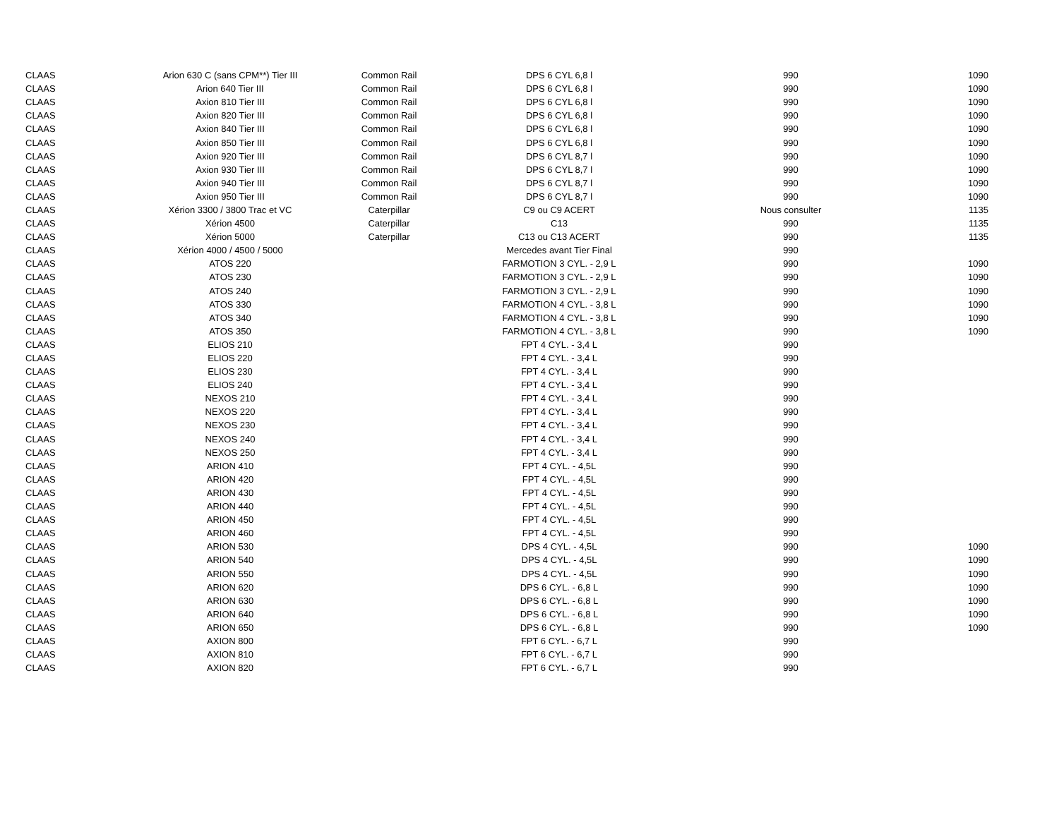| CLAAS | Arion 630 C (sans CPM**) Tier III | Common Rail | DPS 6 CYL 6,8 l | 990 | 1090 |
| CLAAS | Arion 640 Tier III | Common Rail | DPS 6 CYL 6,8 l | 990 | 1090 |
| CLAAS | Axion 810 Tier III | Common Rail | DPS 6 CYL 6,8 l | 990 | 1090 |
| CLAAS | Axion 820 Tier III | Common Rail | DPS 6 CYL 6,8 l | 990 | 1090 |
| CLAAS | Axion 840 Tier III | Common Rail | DPS 6 CYL 6,8 l | 990 | 1090 |
| CLAAS | Axion 850 Tier III | Common Rail | DPS 6 CYL 6,8 l | 990 | 1090 |
| CLAAS | Axion 920 Tier III | Common Rail | DPS 6 CYL 8,7 l | 990 | 1090 |
| CLAAS | Axion 930 Tier III | Common Rail | DPS 6 CYL 8,7 l | 990 | 1090 |
| CLAAS | Axion 940 Tier III | Common Rail | DPS 6 CYL 8,7 l | 990 | 1090 |
| CLAAS | Axion 950 Tier III | Common Rail | DPS 6 CYL 8,7 l | 990 | 1090 |
| CLAAS | Xérion 3300 / 3800 Trac et VC | Caterpillar | C9 ou C9 ACERT | Nous consulter | 1135 |
| CLAAS | Xérion 4500 | Caterpillar | C13 | 990 | 1135 |
| CLAAS | Xérion 5000 | Caterpillar | C13 ou C13 ACERT | 990 | 1135 |
| CLAAS | Xérion 4000 / 4500 / 5000 | | Mercedes avant Tier Final | 990 | |
| CLAAS | ATOS 220 | | FARMOTION 3 CYL. - 2,9 L | 990 | 1090 |
| CLAAS | ATOS 230 | | FARMOTION 3 CYL. - 2,9 L | 990 | 1090 |
| CLAAS | ATOS 240 | | FARMOTION 3 CYL. - 2,9 L | 990 | 1090 |
| CLAAS | ATOS 330 | | FARMOTION 4 CYL. - 3,8 L | 990 | 1090 |
| CLAAS | ATOS 340 | | FARMOTION 4 CYL. - 3,8 L | 990 | 1090 |
| CLAAS | ATOS 350 | | FARMOTION 4 CYL. - 3,8 L | 990 | 1090 |
| CLAAS | ELIOS 210 | | FPT 4 CYL. - 3,4 L | 990 | |
| CLAAS | ELIOS 220 | | FPT 4 CYL. - 3,4 L | 990 | |
| CLAAS | ELIOS 230 | | FPT 4 CYL. - 3,4 L | 990 | |
| CLAAS | ELIOS 240 | | FPT 4 CYL. - 3,4 L | 990 | |
| CLAAS | NEXOS 210 | | FPT 4 CYL. - 3,4 L | 990 | |
| CLAAS | NEXOS 220 | | FPT 4 CYL. - 3,4 L | 990 | |
| CLAAS | NEXOS 230 | | FPT 4 CYL. - 3,4 L | 990 | |
| CLAAS | NEXOS 240 | | FPT 4 CYL. - 3,4 L | 990 | |
| CLAAS | NEXOS 250 | | FPT 4 CYL. - 3,4 L | 990 | |
| CLAAS | ARION 410 | | FPT 4 CYL. - 4,5L | 990 | |
| CLAAS | ARION 420 | | FPT 4 CYL. - 4,5L | 990 | |
| CLAAS | ARION 430 | | FPT 4 CYL. - 4,5L | 990 | |
| CLAAS | ARION 440 | | FPT 4 CYL. - 4,5L | 990 | |
| CLAAS | ARION 450 | | FPT 4 CYL. - 4,5L | 990 | |
| CLAAS | ARION 460 | | FPT 4 CYL. - 4,5L | 990 | |
| CLAAS | ARION 530 | | DPS 4 CYL. - 4,5L | 990 | 1090 |
| CLAAS | ARION 540 | | DPS 4 CYL. - 4,5L | 990 | 1090 |
| CLAAS | ARION 550 | | DPS 4 CYL. - 4,5L | 990 | 1090 |
| CLAAS | ARION 620 | | DPS 6 CYL. - 6,8 L | 990 | 1090 |
| CLAAS | ARION 630 | | DPS 6 CYL. - 6,8 L | 990 | 1090 |
| CLAAS | ARION 640 | | DPS 6 CYL. - 6,8 L | 990 | 1090 |
| CLAAS | ARION 650 | | DPS 6 CYL. - 6,8 L | 990 | 1090 |
| CLAAS | AXION 800 | | FPT 6 CYL. - 6,7 L | 990 | |
| CLAAS | AXION 810 | | FPT 6 CYL. - 6,7 L | 990 | |
| CLAAS | AXION 820 | | FPT 6 CYL. - 6,7 L | 990 | |